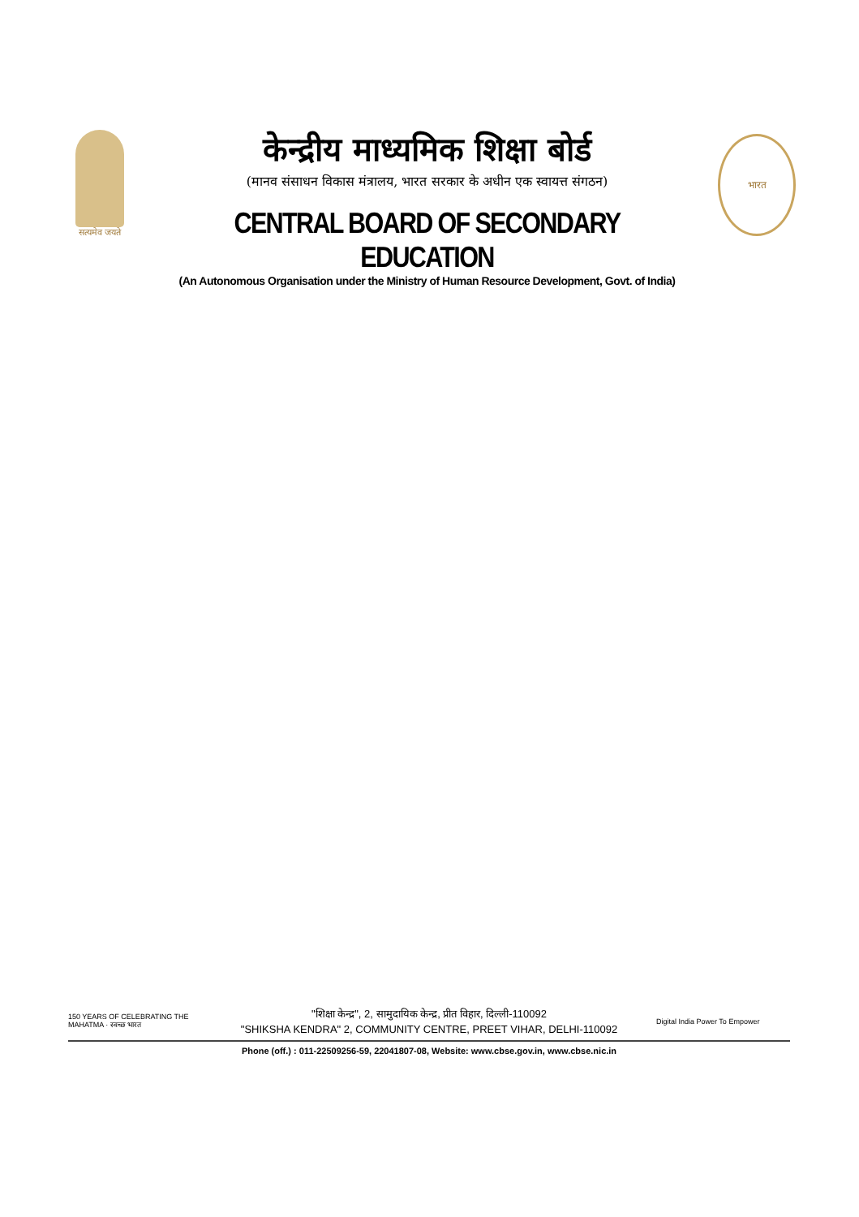सत्यमेव जयते
केन्द्रीय माध्यमिक शिक्षा बोर्ड
(मानव संसाधन विकास मंत्रालय, भारत सरकार के अधीन एक स्वायत्त संगठन)
CENTRAL BOARD OF SECONDARY EDUCATION
(An Autonomous Organisation under the Ministry of Human Resource Development, Govt. of India)
भारत
150 YEARS OF CELEBRATING THE MAHATMA · स्वच्छ भारत
"शिक्षा केन्द्र", 2, सामुदायिक केन्द्र, प्रीत विहार, दिल्ली-110092
"SHIKSHA KENDRA" 2, COMMUNITY CENTRE, PREET VIHAR, DELHI-110092
Digital India Power To Empower
Phone (off.) : 011-22509256-59, 22041807-08, Website: www.cbse.gov.in, www.cbse.nic.in